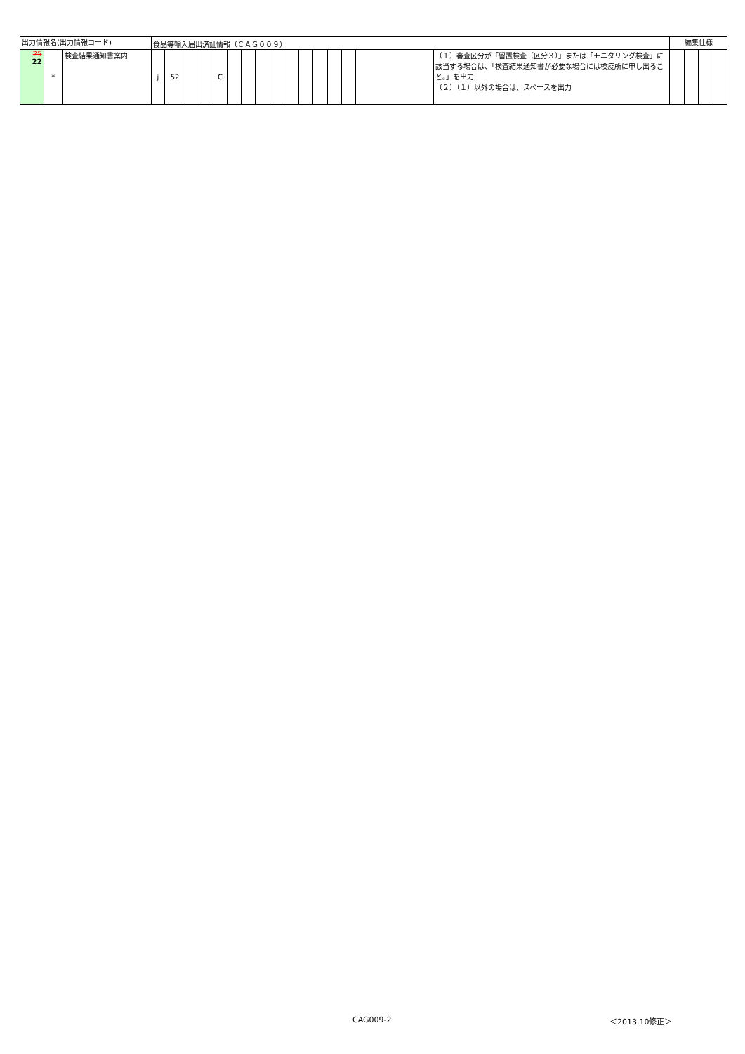| 出力情報名(出力情報コード) | | | 食品等輸入届出済証情報（ＣＡＧ００９） | | | | | | | | | | | | | | | | 編集仕様 | | | |
| --- | --- | --- | --- | --- | --- | --- | --- | --- | --- | --- | --- | --- | --- | --- | --- | --- | --- | --- | --- | --- | --- | --- |
| 25 22 | * | 検査結果通知書案内 | j | 52 | | | C | | | | | | | | | | | （１）審査区分が「留置検査（区分３）」または「モニタリング検査」に該当する場合は、「検査結果通知書が必要な場合には検疫所に申し出ること。」を出力 （２）（１）以外の場合は、スペースを出力 | | | | |
CAG009-2 ＜2013.10修正＞